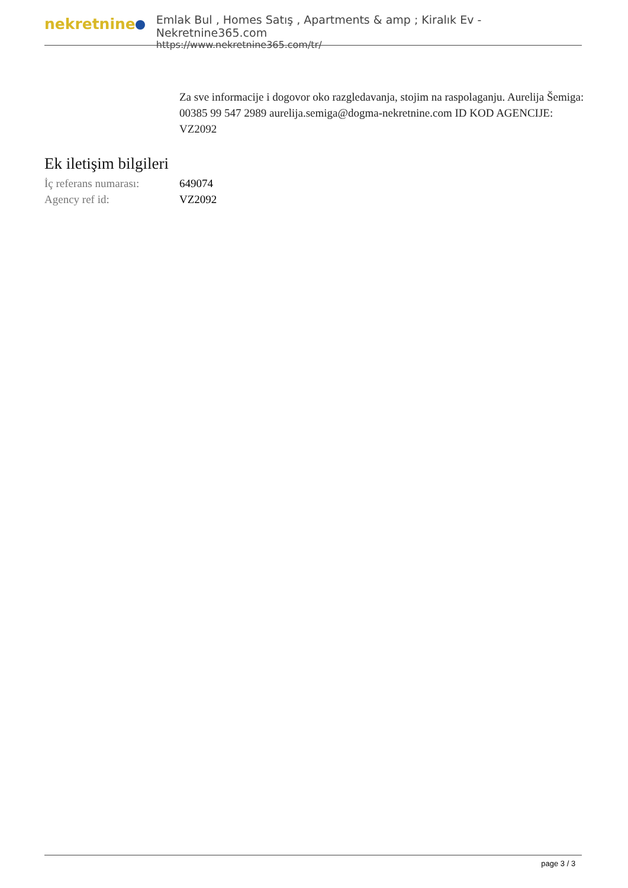nekretnine
Emlak Bul , Homes Satış , Apartments & amp ; Kiralık Ev - Nekretnine365.com
https://www.nekretnine365.com/tr/
Za sve informacije i dogovor oko razgledavanja, stojim na raspolaganju. Aurelija Šemiga: 00385 99 547 2989 aurelija.semiga@dogma-nekretnine.com ID KOD AGENCIJE: VZ2092
Ek iletişim bilgileri
| İç referans numarası: | 649074 |
| Agency ref id: | VZ2092 |
page 3 / 3